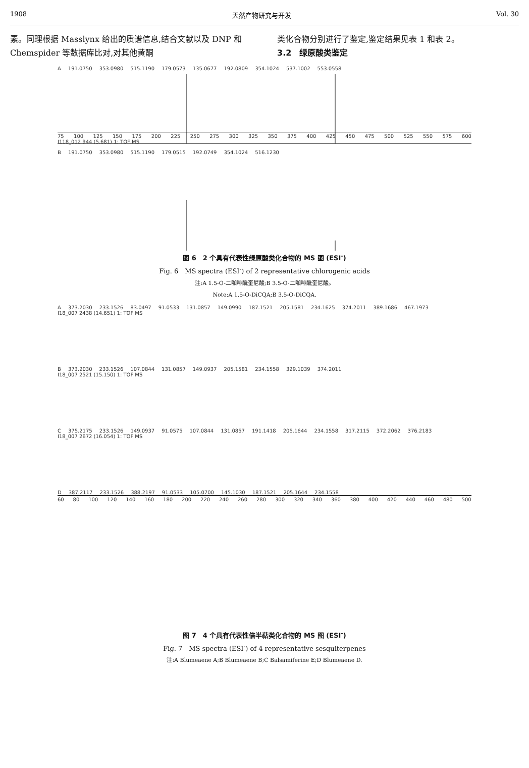1908 天然产物研究与开发 Vol. 30
素。同理根据 Masslynx 给出的质谱信息,结合文献以及 DNP 和 Chemspider 等数据库比对,对其他黄酮
类化合物分别进行了鉴定,鉴定结果见表 1 和表 2。
3.2　绿原酸类鉴定
A 191.0750 353.0980 515.1190 179.0573 135.0677 192.0809 354.1024 537.1002 553.0558
75 100 125 150 175 200 225 250 275 300 325 350 375 400 425 450 475 500 525 550 575 600
I118_012 944 (5.681) 1: TOF MS
B 191.0750 353.0980 515.1190 179.0515 192.0749 354.1024 516.1230
图 6　2 个具有代表性绿原酸类化合物的 MS 图 (ESI<sup>-</sup>)
Fig. 6　MS spectra (ESI<sup>-</sup>) of 2 representative chlorogenic acids
注:A 1.5-O-二咖啡酰奎尼酸;B 3.5-O-二咖啡酰奎尼酸。
Note:A 1.5-O-DiCQA;B 3.5-O-DiCQA.
A 373.2030 233.1526 83.0497 91.0533 131.0857 149.0990 187.1521 205.1581 234.1625 374.2011 389.1686 467.1973
I18_007 2438 (14.651) 1: TOF MS
B 373.2030 233.1526 107.0844 131.0857 149.0937 205.1581 234.1558 329.1039 374.2011
I18_007 2521 (15.150) 1: TOF MS
C 375.2175 233.1526 149.0937 91.0575 107.0844 131.0857 191.1418 205.1644 234.1558 317.2115 372.2062 376.2183
I18_007 2672 (16.054) 1: TOF MS
D 387.2117 233.1526 388.2197 91.0533 105.0700 145.1030 187.1521 205.1644 234.1558
60 80 100 120 140 160 180 200 220 240 260 280 300 320 340 360 380 400 420 440 460 480 500
图 7　4 个具有代表性倍半萜类化合物的 MS 图 (ESI<sup>-</sup>)
Fig. 7　MS spectra (ESI<sup>-</sup>) of 4 representative sesquiterpenes
注:A Blumeaene A;B Blumeaene B;C Balsamiferine E;D Blumeaene D.